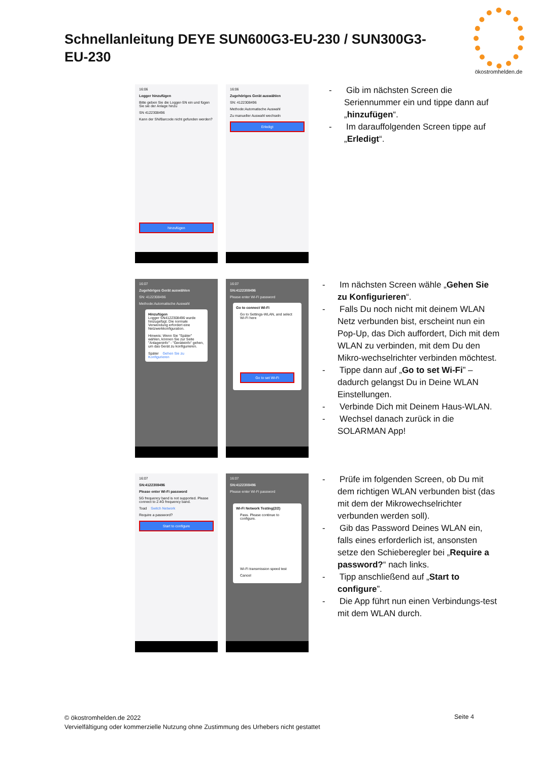Schnellanleitung DEYE SUN600G3-EU-230 / SUN300G3-EU-230
ökostromhelden.de
16:06
Logger hinzufügen
Bitte geben Sie die Logger-SN ein und fügen Sie sie der Anlage hinzu
SN 4122308496
Kann der SN/Barcode nicht gefunden werden?
hinzufügen
16:06
Zugehöriges Gerät auswählen
SN: 4122308496
Methode:Automatische Auswahl
Zu manueller Auswahl wechseln
Erledigt
- Gib im nächsten Screen die Seriennummer ein und tippe dann auf „hinzufügen“.
- Im darauffolgenden Screen tippe auf „Erledigt“.
16:07
Zugehöriges Gerät auswählen
SN: 4122308496
Methode:Automatische Auswahl
Hinzufügen
Logger SN4122308496 wurde hinzugefügt. Die normale Verwendung erfordert eine Netzwerkkonfiguration.
Hinweis: Wenn Sie "Später" wählen, können Sie zur Seite "Anlageninfo" - "Geräteinfo" gehen, um das Gerät zu konfigurieren.
Später Gehen Sie zu Konfigurieren
16:07
SN:4122308496
Please enter Wi-Fi password
Go to connect Wi-Fi
Go to Settings-WLAN, and select Wi-Fi here
Go to set Wi-Fi
- Im nächsten Screen wähle „Gehen Sie zu Konfigurieren“.
- Falls Du noch nicht mit deinem WLAN Netz verbunden bist, erscheint nun ein Pop-Up, das Dich auffordert, Dich mit dem WLAN zu verbinden, mit dem Du den Mikro-wechselrichter verbinden möchtest.
- Tippe dann auf „Go to set Wi-Fi” – dadurch gelangst Du in Deine WLAN Einstellungen.
- Verbinde Dich mit Deinem Haus-WLAN.
- Wechsel danach zurück in die SOLARMAN App!
16:07
SN:4122308496
Please enter Wi-Fi password
5G frequency band is not supported. Please connect to 2.4G frequency band.
Toad Switch Network
Require a password?
Start to configure
16:07
SN:4122308496
Please enter Wi-Fi password
Wi-Fi Network Testing(2/2)
Pass. Please continue to configure.
Wi-Fi transmission speed test
Cancel
- Prüfe im folgenden Screen, ob Du mit dem richtigen WLAN verbunden bist (das mit dem der Mikrowechselrichter verbunden werden soll).
- Gib das Password Deines WLAN ein, falls eines erforderlich ist, ansonsten setze den Schieberegler bei „Require a password?“ nach links.
- Tipp anschließend auf „Start to configure”.
- Die App führt nun einen Verbindungs-test mit dem WLAN durch.
© ökostromhelden.de 2022
Vervielfältigung oder kommerzielle Nutzung ohne Zustimmung des Urhebers nicht gestattet
Seite 4